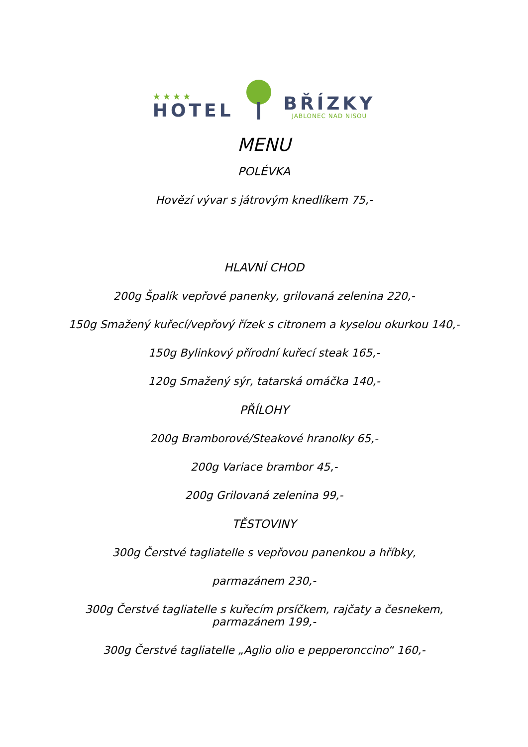★★★★
HOTEL
BŘÍZKY
JABLONEC NAD NISOU
MENU
POLÉVKA
Hovězí vývar s játrovým knedlíkem 75,-
HLAVNÍ CHOD
200g Špalík vepřové panenky, grilovaná zelenina 220,-
150g Smažený kuřecí/vepřový řízek s citronem a kyselou okurkou 140,-
150g Bylinkový přírodní kuřecí steak 165,-
120g Smažený sýr, tatarská omáčka 140,-
PŘÍLOHY
200g Bramborové/Steakové hranolky 65,-
200g Variace brambor 45,-
200g Grilovaná zelenina 99,-
TĚSTOVINY
300g Čerstvé tagliatelle s vepřovou panenkou a hříbky,
parmazánem 230,-
300g Čerstvé tagliatelle s kuřecím prsíčkem, rajčaty a česnekem,
parmazánem 199,-
300g Čerstvé tagliatelle „Aglio olio e pepperonccino“ 160,-